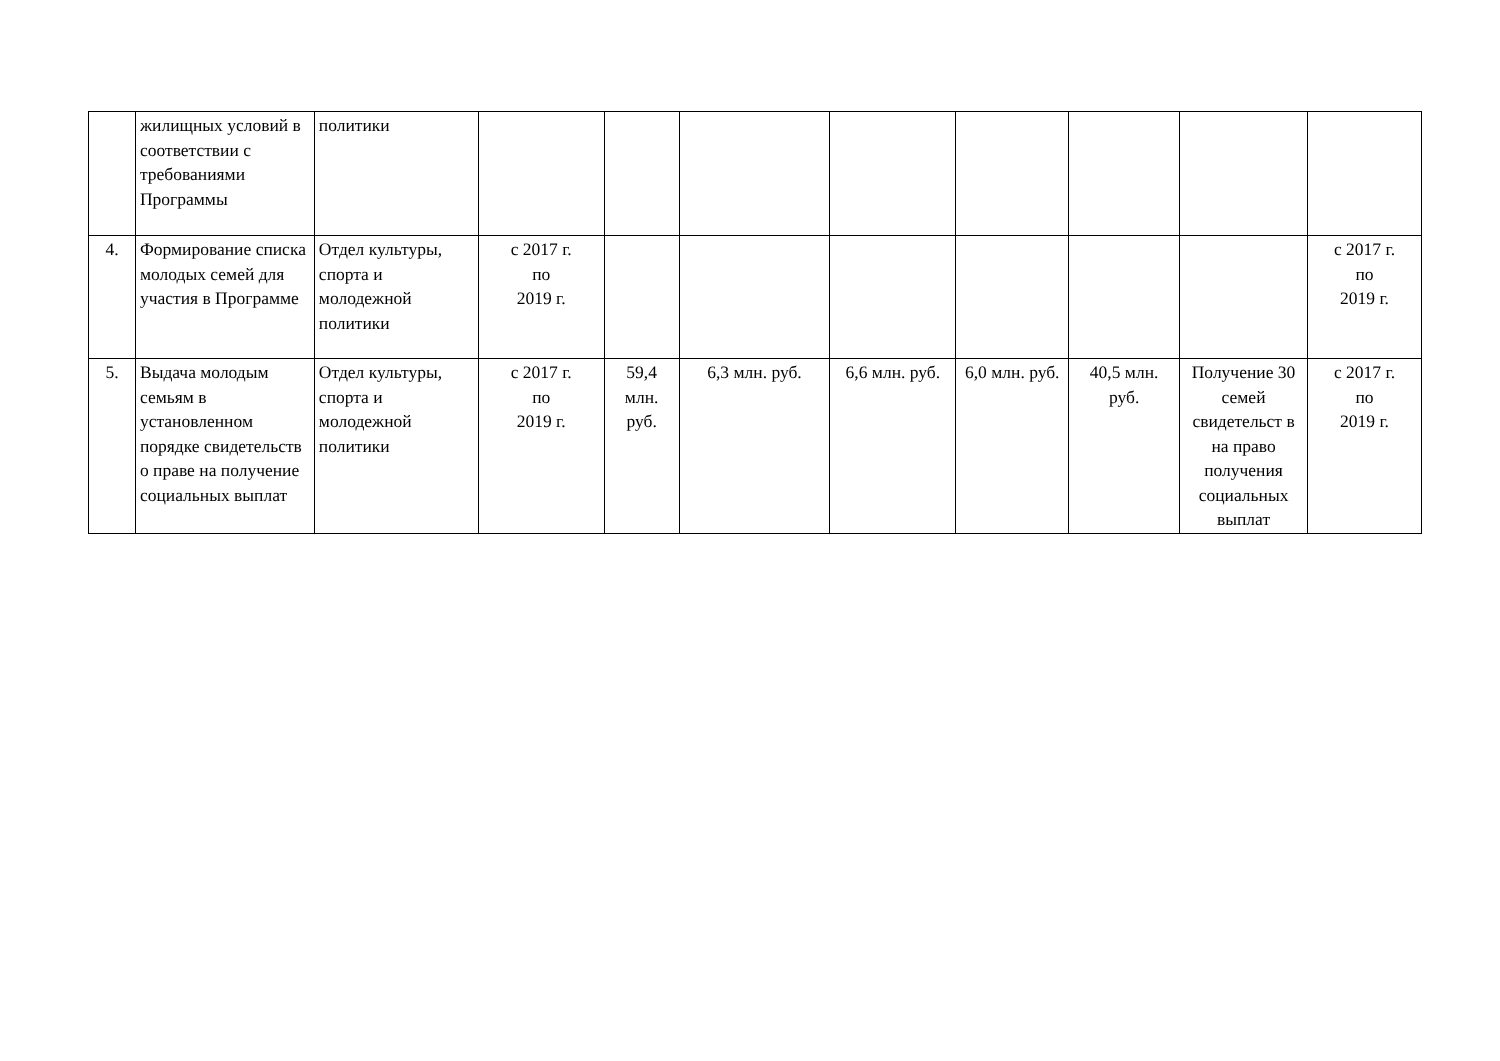| | жилищных условий в соответствии с требованиями Программы | политики | | | | | | | | |
| 4. | Формирование списка молодых семей для участия в Программе | Отдел культуры, спорта и молодежной политики | с 2017 г. по 2019 г. | | | | | | | с 2017 г. по 2019 г. |
| 5. | Выдача молодым семьям в установленном порядке свидетельств о праве на получение социальных выплат | Отдел культуры, спорта и молодежной политики | с 2017 г. по 2019 г. | 59,4 млн. руб. | 6,3 млн. руб. | 6,6 млн. руб. | 6,0 млн. руб. | 40,5 млн. руб. | Получение 30 семей свидетельст в на право получения социальных выплат | с 2017 г. по 2019 г. |